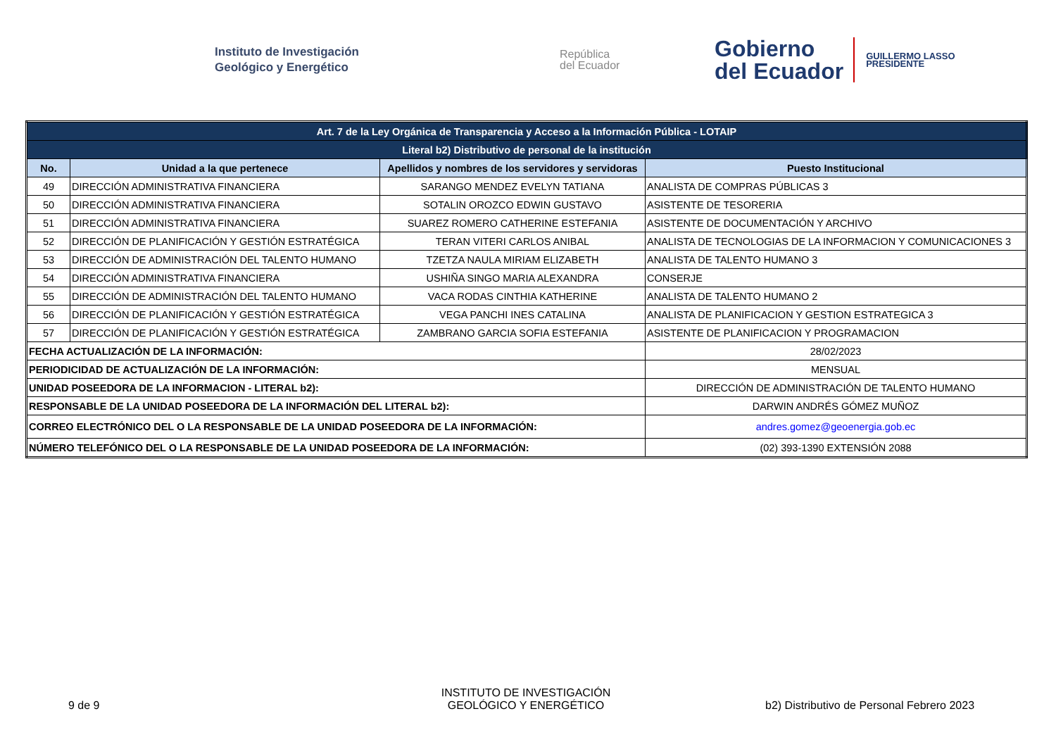Instituto de Investigación
Geológico y Energético
República
del Ecuador
Gobierno
del Ecuador
GUILLERMO LASSO
PRESIDENTE
| Art. 7 de la Ley Orgánica de Transparencia y Acceso a la Información Pública - LOTAIP | | | |
| Literal b2) Distributivo de personal de la institución | | | |
| No. | Unidad a la que pertenece | Apellidos y nombres de los servidores y servidoras | Puesto Institucional |
| 49 | DIRECCIÓN ADMINISTRATIVA FINANCIERA | SARANGO MENDEZ EVELYN TATIANA | ANALISTA DE COMPRAS PÚBLICAS 3 |
| 50 | DIRECCIÓN ADMINISTRATIVA FINANCIERA | SOTALIN OROZCO EDWIN GUSTAVO | ASISTENTE DE TESORERIA |
| 51 | DIRECCIÓN ADMINISTRATIVA FINANCIERA | SUAREZ ROMERO CATHERINE ESTEFANIA | ASISTENTE DE DOCUMENTACIÓN Y ARCHIVO |
| 52 | DIRECCIÓN DE PLANIFICACIÓN Y GESTIÓN ESTRATÉGICA | TERAN VITERI CARLOS ANIBAL | ANALISTA DE TECNOLOGIAS DE LA INFORMACION Y COMUNICACIONES 3 |
| 53 | DIRECCIÓN DE ADMINISTRACIÓN DEL TALENTO HUMANO | TZETZA NAULA MIRIAM ELIZABETH | ANALISTA DE TALENTO HUMANO 3 |
| 54 | DIRECCIÓN ADMINISTRATIVA FINANCIERA | USHIÑA SINGO MARIA ALEXANDRA | CONSERJE |
| 55 | DIRECCIÓN DE ADMINISTRACIÓN DEL TALENTO HUMANO | VACA RODAS CINTHIA KATHERINE | ANALISTA DE TALENTO HUMANO 2 |
| 56 | DIRECCIÓN DE PLANIFICACIÓN Y GESTIÓN ESTRATÉGICA | VEGA PANCHI INES CATALINA | ANALISTA DE PLANIFICACION Y GESTION ESTRATEGICA 3 |
| 57 | DIRECCIÓN DE PLANIFICACIÓN Y GESTIÓN ESTRATÉGICA | ZAMBRANO GARCIA SOFIA ESTEFANIA | ASISTENTE DE PLANIFICACION Y PROGRAMACION |
| FECHA ACTUALIZACIÓN DE LA INFORMACIÓN: | | | 28/02/2023 |
| PERIODICIDAD DE ACTUALIZACIÓN DE LA INFORMACIÓN: | | | MENSUAL |
| UNIDAD POSEEDORA DE LA INFORMACION - LITERAL b2): | | | DIRECCIÓN DE ADMINISTRACIÓN DE TALENTO HUMANO |
| RESPONSABLE DE LA UNIDAD POSEEDORA DE LA INFORMACIÓN DEL LITERAL b2): | | | DARWIN ANDRÉS GÓMEZ MUÑOZ |
| CORREO ELECTRÓNICO DEL O LA RESPONSABLE DE LA UNIDAD POSEEDORA DE LA INFORMACIÓN: | | | andres.gomez@geoenergia.gob.ec |
| NÚMERO TELEFÓNICO DEL O LA RESPONSABLE DE LA UNIDAD POSEEDORA DE LA INFORMACIÓN: | | | (02) 393-1390 EXTENSIÓN 2088 |
9 de 9
INSTITUTO DE INVESTIGACIÓN
GEOLÓGICO Y ENERGÉTICO
b2) Distributivo de Personal Febrero 2023